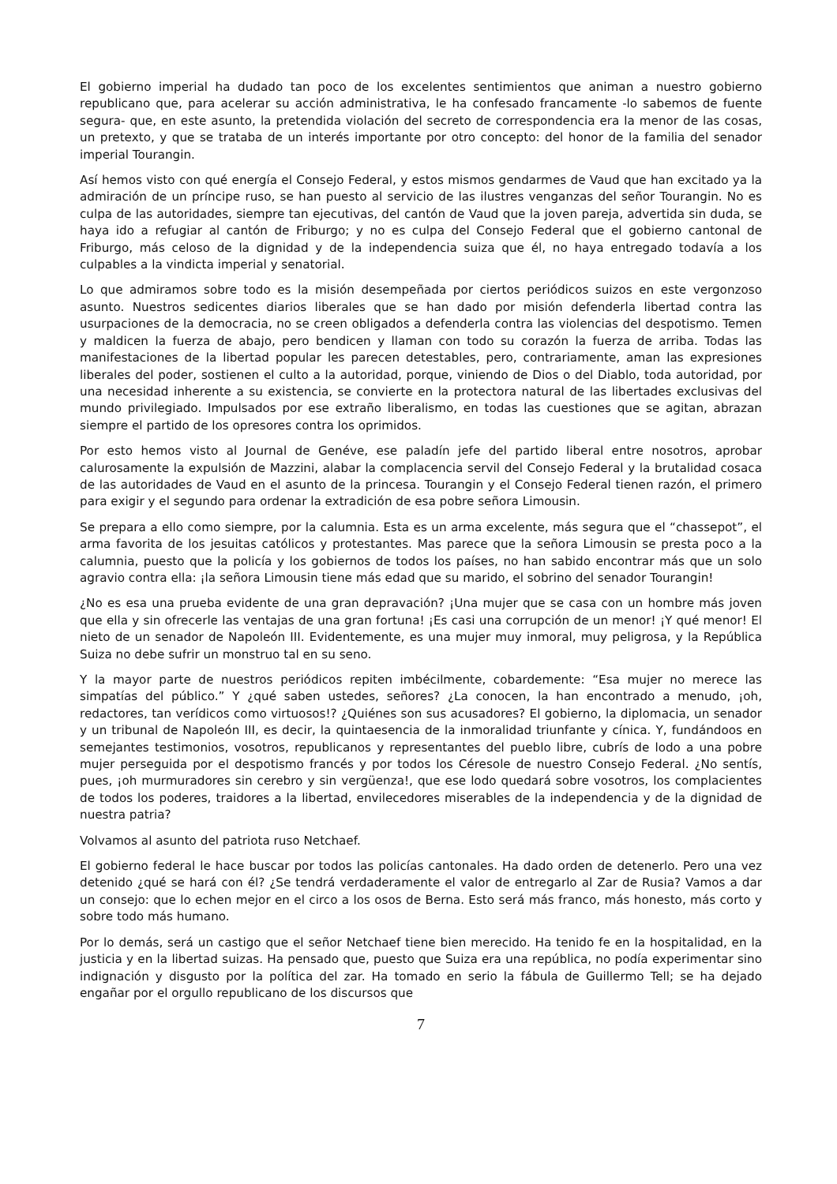El gobierno imperial ha dudado tan poco de los excelentes sentimientos que animan a nuestro gobierno republicano que, para acelerar su acción administrativa, le ha confesado francamente -lo sabemos de fuente segura- que, en este asunto, la pretendida violación del secreto de correspondencia era la menor de las cosas, un pretexto, y que se trataba de un interés importante por otro concepto: del honor de la familia del senador imperial Tourangin.
Así hemos visto con qué energía el Consejo Federal, y estos mismos gendarmes de Vaud que han excitado ya la admiración de un príncipe ruso, se han puesto al servicio de las ilustres venganzas del señor Tourangin. No es culpa de las autoridades, siempre tan ejecutivas, del cantón de Vaud que la joven pareja, advertida sin duda, se haya ido a refugiar al cantón de Friburgo; y no es culpa del Consejo Federal que el gobierno cantonal de Friburgo, más celoso de la dignidad y de la independencia suiza que él, no haya entregado todavía a los culpables a la vindicta imperial y senatorial.
Lo que admiramos sobre todo es la misión desempeñada por ciertos periódicos suizos en este vergonzoso asunto. Nuestros sedicentes diarios liberales que se han dado por misión defenderla libertad contra las usurpaciones de la democracia, no se creen obligados a defenderla contra las violencias del despotismo. Temen y maldicen la fuerza de abajo, pero bendicen y llaman con todo su corazón la fuerza de arriba. Todas las manifestaciones de la libertad popular les parecen detestables, pero, contrariamente, aman las expresiones liberales del poder, sostienen el culto a la autoridad, porque, viniendo de Dios o del Diablo, toda autoridad, por una necesidad inherente a su existencia, se convierte en la protectora natural de las libertades exclusivas del mundo privilegiado. Impulsados por ese extraño liberalismo, en todas las cuestiones que se agitan, abrazan siempre el partido de los opresores contra los oprimidos.
Por esto hemos visto al Journal de Genéve, ese paladín jefe del partido liberal entre nosotros, aprobar calurosamente la expulsión de Mazzini, alabar la complacencia servil del Consejo Federal y la brutalidad cosaca de las autoridades de Vaud en el asunto de la princesa. Tourangin y el Consejo Federal tienen razón, el primero para exigir y el segundo para ordenar la extradición de esa pobre señora Limousin.
Se prepara a ello como siempre, por la calumnia. Esta es un arma excelente, más segura que el “chassepot”, el arma favorita de los jesuitas católicos y protestantes. Mas parece que la señora Limousin se presta poco a la calumnia, puesto que la policía y los gobiernos de todos los países, no han sabido encontrar más que un solo agravio contra ella: ¡la señora Limousin tiene más edad que su marido, el sobrino del senador Tourangin!
¿No es esa una prueba evidente de una gran depravación? ¡Una mujer que se casa con un hombre más joven que ella y sin ofrecerle las ventajas de una gran fortuna! ¡Es casi una corrupción de un menor! ¡Y qué menor! El nieto de un senador de Napoleón III. Evidentemente, es una mujer muy inmoral, muy peligrosa, y la República Suiza no debe sufrir un monstruo tal en su seno.
Y la mayor parte de nuestros periódicos repiten imbécilmente, cobardemente: “Esa mujer no merece las simpatías del público.” Y ¿qué saben ustedes, señores? ¿La conocen, la han encontrado a menudo, ¡oh, redactores, tan verídicos como virtuosos!? ¿Quiénes son sus acusadores? El gobierno, la diplomacia, un senador y un tribunal de Napoleón III, es decir, la quintaesencia de la inmoralidad triunfante y cínica. Y, fundándoos en semejantes testimonios, vosotros, republicanos y representantes del pueblo libre, cubrís de lodo a una pobre mujer perseguida por el despotismo francés y por todos los Céresole de nuestro Consejo Federal. ¿No sentís, pues, ¡oh murmuradores sin cerebro y sin vergüenza!, que ese lodo quedará sobre vosotros, los complacientes de todos los poderes, traidores a la libertad, envilecedores miserables de la independencia y de la dignidad de nuestra patria?
Volvamos al asunto del patriota ruso Netchaef.
El gobierno federal le hace buscar por todos las policías cantonales. Ha dado orden de detenerlo. Pero una vez detenido ¿qué se hará con él? ¿Se tendrá verdaderamente el valor de entregarlo al Zar de Rusia? Vamos a dar un consejo: que lo echen mejor en el circo a los osos de Berna. Esto será más franco, más honesto, más corto y sobre todo más humano.
Por lo demás, será un castigo que el señor Netchaef tiene bien merecido. Ha tenido fe en la hospitalidad, en la justicia y en la libertad suizas. Ha pensado que, puesto que Suiza era una república, no podía experimentar sino indignación y disgusto por la política del zar. Ha tomado en serio la fábula de Guillermo Tell; se ha dejado engañar por el orgullo republicano de los discursos que
7